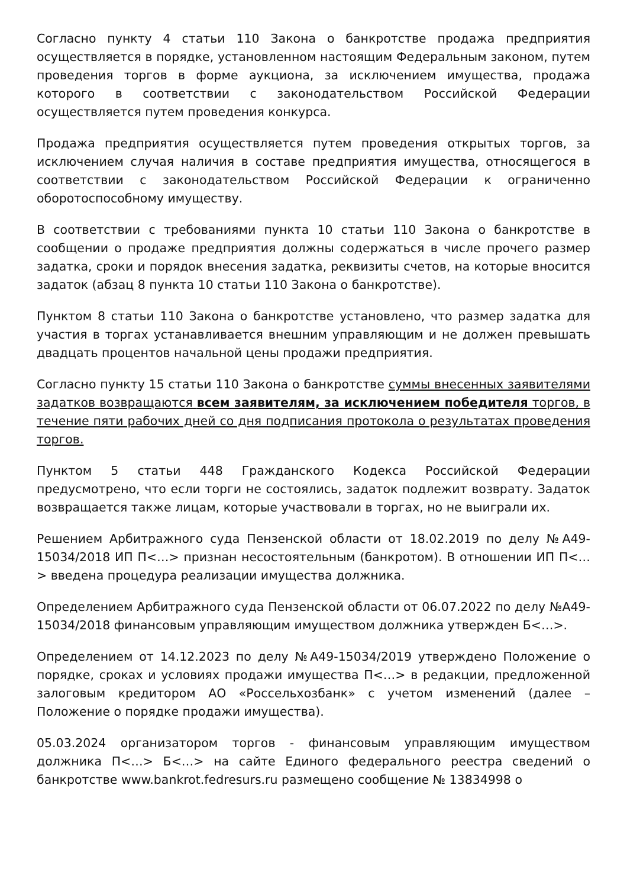Согласно пункту 4 статьи 110 Закона о банкротстве продажа предприятия осуществляется в порядке, установленном настоящим Федеральным законом, путем проведения торгов в форме аукциона, за исключением имущества, продажа которого в соответствии с законодательством Российской Федерации осуществляется путем проведения конкурса.
Продажа предприятия осуществляется путем проведения открытых торгов, за исключением случая наличия в составе предприятия имущества, относящегося в соответствии с законодательством Российской Федерации к ограниченно оборотоспособному имуществу.
В соответствии с требованиями пункта 10 статьи 110 Закона о банкротстве в сообщении о продаже предприятия должны содержаться в числе прочего размер задатка, сроки и порядок внесения задатка, реквизиты счетов, на которые вносится задаток (абзац 8 пункта 10 статьи 110 Закона о банкротстве).
Пунктом 8 статьи 110 Закона о банкротстве установлено, что размер задатка для участия в торгах устанавливается внешним управляющим и не должен превышать двадцать процентов начальной цены продажи предприятия.
Согласно пункту 15 статьи 110 Закона о банкротстве суммы внесенных заявителями задатков возвращаются всем заявителям, за исключением победителя торгов, в течение пяти рабочих дней со дня подписания протокола о результатах проведения торгов.
Пунктом 5 статьи 448 Гражданского Кодекса Российской Федерации предусмотрено, что если торги не состоялись, задаток подлежит возврату. Задаток возвращается также лицам, которые участвовали в торгах, но не выиграли их.
Решением Арбитражного суда Пензенской области от 18.02.2019 по делу №А49-15034/2018 ИП П<…> признан несостоятельным (банкротом). В отношении ИП П<…> введена процедура реализации имущества должника.
Определением Арбитражного суда Пензенской области от 06.07.2022 по делу №А49-15034/2018 финансовым управляющим имуществом должника утвержден Б<…>.
Определением от 14.12.2023 по делу №А49-15034/2019 утверждено Положение о порядке, сроках и условиях продажи имущества П<…> в редакции, предложенной залоговым кредитором АО «Россельхозбанк» с учетом изменений (далее – Положение о порядке продажи имущества).
05.03.2024 организатором торгов - финансовым управляющим имуществом должника П<…> Б<…> на сайте Единого федерального реестра сведений о банкротстве www.bankrot.fedresurs.ru размещено сообщение № 13834998 о